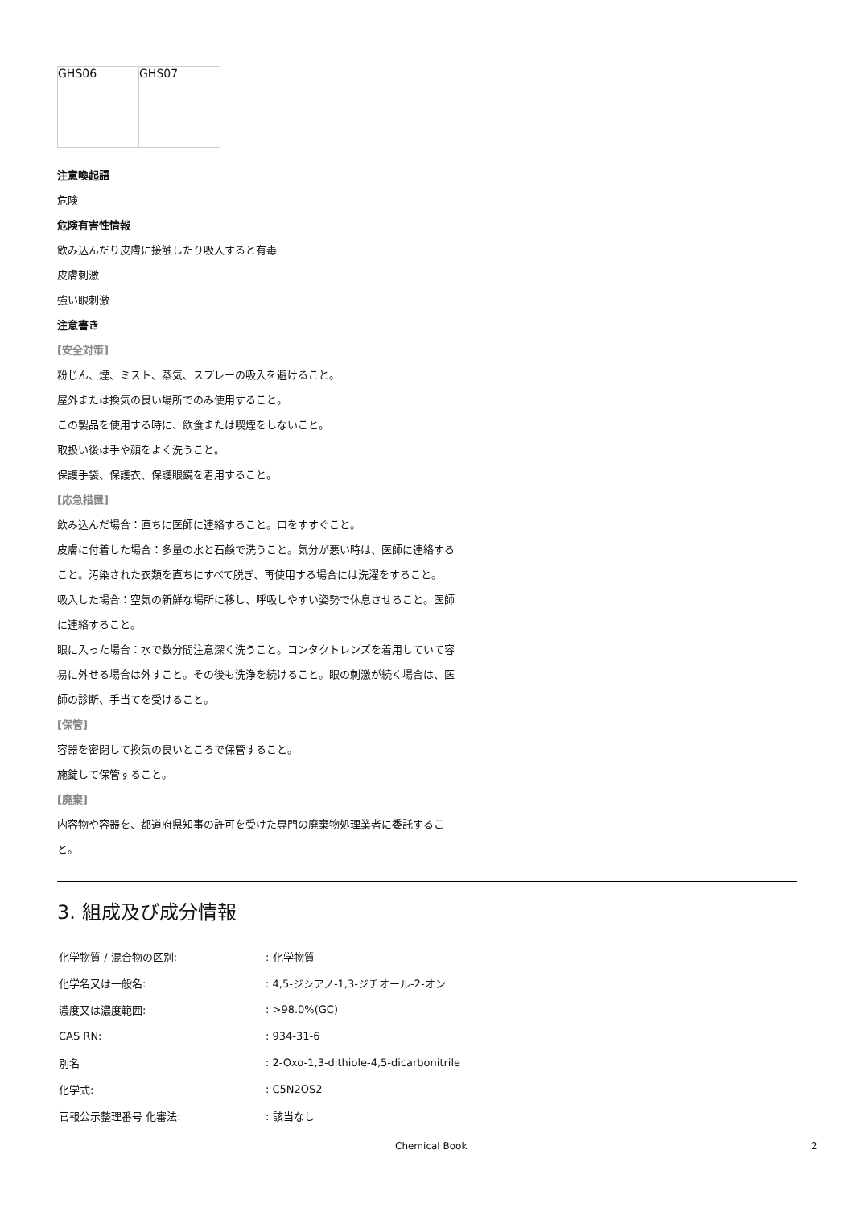| GHS06 | GHS07 |
注意喚起語
危険
危険有害性情報
飲み込んだり皮膚に接触したり吸入すると有毒
皮膚刺激
強い眼刺激
注意書き
[安全対策]
粉じん、煙、ミスト、蒸気、スプレーの吸入を避けること。
屋外または換気の良い場所でのみ使用すること。
この製品を使用する時に、飲食または喫煙をしないこと。
取扱い後は手や顔をよく洗うこと。
保護手袋、保護衣、保護眼鏡を着用すること。
[応急措置]
飲み込んだ場合：直ちに医師に連絡すること。口をすすぐこと。
皮膚に付着した場合：多量の水と石鹸で洗うこと。気分が悪い時は、医師に連絡すること。汚染された衣類を直ちにすべて脱ぎ、再使用する場合には洗濯をすること。
吸入した場合：空気の新鮮な場所に移し、呼吸しやすい姿勢で休息させること。医師に連絡すること。
眼に入った場合：水で数分間注意深く洗うこと。コンタクトレンズを着用していて容易に外せる場合は外すこと。その後も洗浄を続けること。眼の刺激が続く場合は、医師の診断、手当てを受けること。
[保管]
容器を密閉して換気の良いところで保管すること。
施錠して保管すること。
[廃棄]
内容物や容器を、都道府県知事の許可を受けた専門の廃棄物処理業者に委託すること。
3. 組成及び成分情報
| 化学物質 / 混合物の区別: | : 化学物質 |
| 化学名又は一般名: | : 4,5-ジシアノ-1,3-ジチオール-2-オン |
| 濃度又は濃度範囲: | : >98.0%(GC) |
| CAS RN: | : 934-31-6 |
| 別名 | : 2-Oxo-1,3-dithiole-4,5-dicarbonitrile |
| 化学式: | : C5N2OS2 |
| 官報公示整理番号 化審法: | : 該当なし |
Chemical Book 2